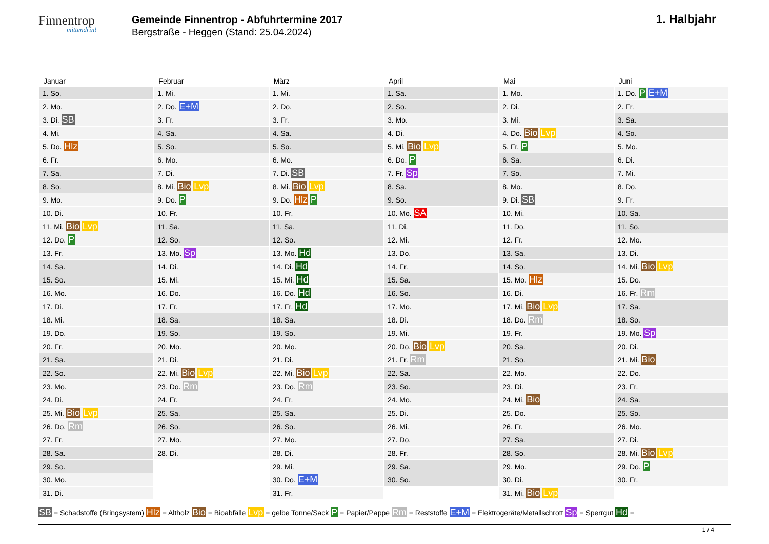Finnentrop
mittendrin!
Gemeinde Finnentrop - Abfuhrtermine 2017
Bergstraße - Heggen (Stand: 25.04.2024)
1. Halbjahr
| Januar | Februar | März | April | Mai | Juni |
| --- | --- | --- | --- | --- | --- |
| 1. So. | 1. Mi. | 1. Mi. | 1. Sa. | 1. Mo. | 1. Do. P E+M |
| 2. Mo. | 2. Do. E+M | 2. Do. | 2. So. | 2. Di. | 2. Fr. |
| 3. Di. SB | 3. Fr. | 3. Fr. | 3. Mo. | 3. Mi. | 3. Sa. |
| 4. Mi. | 4. Sa. | 4. Sa. | 4. Di. | 4. Do. Bio Lvp | 4. So. |
| 5. Do. Hlz | 5. So. | 5. So. | 5. Mi. Bio Lvp | 5. Fr. P | 5. Mo. |
| 6. Fr. | 6. Mo. | 6. Mo. | 6. Do. P | 6. Sa. | 6. Di. |
| 7. Sa. | 7. Di. | 7. Di. SB | 7. Fr. Sp | 7. So. | 7. Mi. |
| 8. So. | 8. Mi. Bio Lvp | 8. Mi. Bio Lvp | 8. Sa. | 8. Mo. | 8. Do. |
| 9. Mo. | 9. Do. P | 9. Do. Hlz P | 9. So. | 9. Di. SB | 9. Fr. |
| 10. Di. | 10. Fr. | 10. Fr. | 10. Mo. SA | 10. Mi. | 10. Sa. |
| 11. Mi. Bio Lvp | 11. Sa. | 11. Sa. | 11. Di. | 11. Do. | 11. So. |
| 12. Do. P | 12. So. | 12. So. | 12. Mi. | 12. Fr. | 12. Mo. |
| 13. Fr. | 13. Mo. Sp | 13. Mo. Hd | 13. Do. | 13. Sa. | 13. Di. |
| 14. Sa. | 14. Di. | 14. Di. Hd | 14. Fr. | 14. So. | 14. Mi. Bio Lvp |
| 15. So. | 15. Mi. | 15. Mi. Hd | 15. Sa. | 15. Mo. Hlz | 15. Do. |
| 16. Mo. | 16. Do. | 16. Do. Hd | 16. So. | 16. Di. | 16. Fr. Rm |
| 17. Di. | 17. Fr. | 17. Fr. Hd | 17. Mo. | 17. Mi. Bio Lvp | 17. Sa. |
| 18. Mi. | 18. Sa. | 18. Sa. | 18. Di. | 18. Do. Rm | 18. So. |
| 19. Do. | 19. So. | 19. So. | 19. Mi. | 19. Fr. | 19. Mo. Sp |
| 20. Fr. | 20. Mo. | 20. Mo. | 20. Do. Bio Lvp | 20. Sa. | 20. Di. |
| 21. Sa. | 21. Di. | 21. Di. | 21. Fr. Rm | 21. So. | 21. Mi. Bio |
| 22. So. | 22. Mi. Bio Lvp | 22. Mi. Bio Lvp | 22. Sa. | 22. Mo. | 22. Do. |
| 23. Mo. | 23. Do. Rm | 23. Do. Rm | 23. So. | 23. Di. | 23. Fr. |
| 24. Di. | 24. Fr. | 24. Fr. | 24. Mo. | 24. Mi. Bio | 24. Sa. |
| 25. Mi. Bio Lvp | 25. Sa. | 25. Sa. | 25. Di. | 25. Do. | 25. So. |
| 26. Do. Rm | 26. So. | 26. So. | 26. Mi. | 26. Fr. | 26. Mo. |
| 27. Fr. | 27. Mo. | 27. Mo. | 27. Do. | 27. Sa. | 27. Di. |
| 28. Sa. | 28. Di. | 28. Di. | 28. Fr. | 28. So. | 28. Mi. Bio Lvp |
| 29. So. | | 29. Mi. | 29. Sa. | 29. Mo. | 29. Do. P |
| 30. Mo. | | 30. Do. E+M | 30. So. | 30. Di. | 30. Fr. |
| 31. Di. | | 31. Fr. | | 31. Mi. Bio Lvp | |
SB = Schadstoffe (Bringsystem) Hlz = Altholz Bio = Bioabfälle Lvp = gelbe Tonne/Sack P = Papier/Pappe Rm = Reststoffe E+M = Elektrogeräte/Metallschrott Sp = Sperrgut Hd =
1 / 4